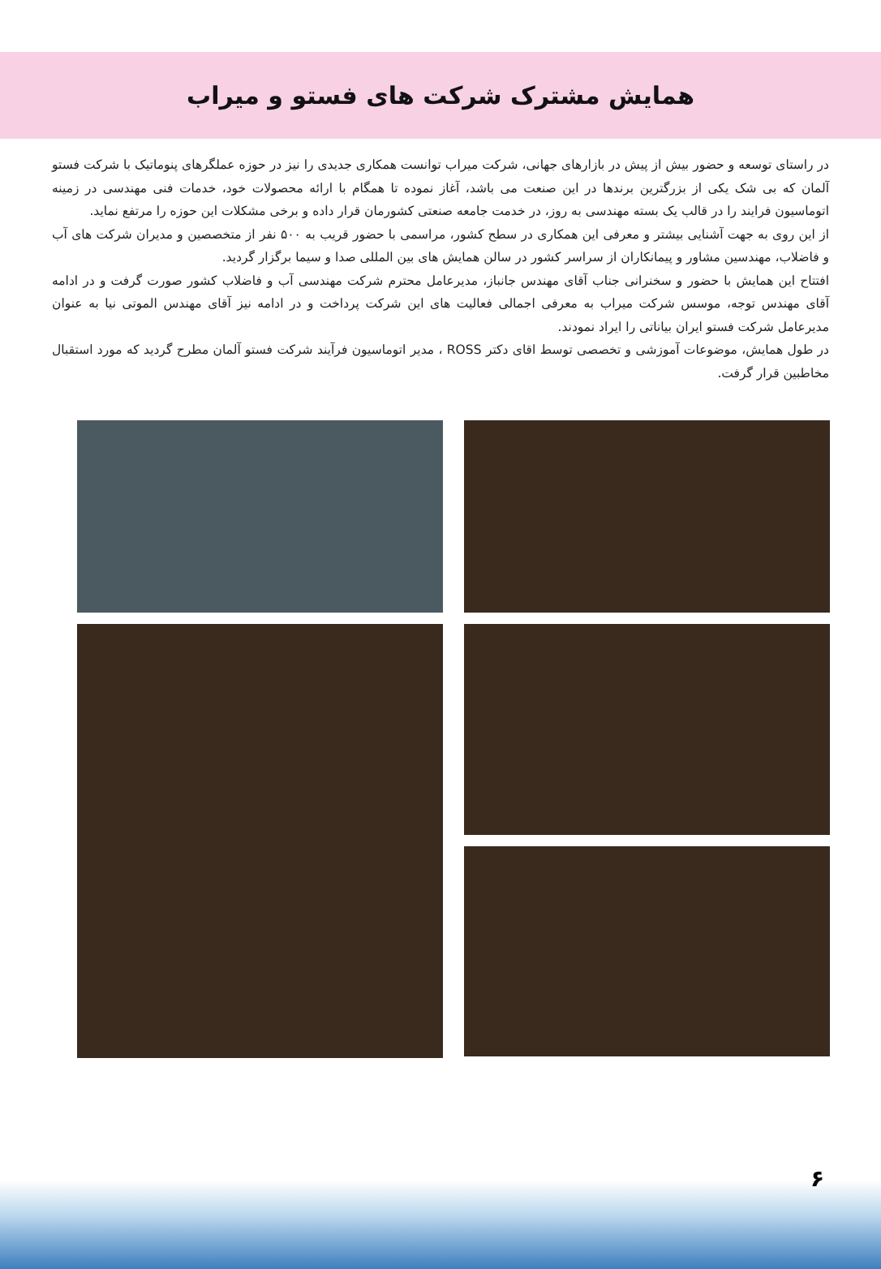همایش مشترک شرکت های فستو و میراب
در راستای توسعه و حضور بیش از پیش در بازارهای جهانی، شرکت میراب توانست همکاری جدیدی را نیز در حوزه عملگرهای پنوماتیک با شرکت فستو آلمان که بی شک یکی از بزرگترین برندها در این صنعت می باشد، آغاز نموده تا همگام با ارائه محصولات خود، خدمات فنی مهندسی در زمینه اتوماسیون فرایند را در قالب یک بسته مهندسی به روز، در خدمت جامعه صنعتی کشورمان قرار داده و برخی مشکلات این حوزه را مرتفع نماید.
از این روی به جهت آشنایی بیشتر و معرفی این همکاری در سطح کشور، مراسمی با حضور قریب به ۵۰۰ نفر از متخصصین و مدیران شرکت های آب و فاضلاب، مهندسین مشاور و پیمانکاران از سراسر کشور در سالن همایش های بین المللی صدا و سیما برگزار گردید.
افتتاح این همایش با حضور و سخنرانی جناب آقای مهندس جانباز، مدیرعامل محترم شرکت مهندسی آب و فاضلاب کشور صورت گرفت و در ادامه آقای مهندس توجه، موسس شرکت میراب به معرفی اجمالی فعالیت های این شرکت پرداخت و در ادامه نیز آقای مهندس الموتی نیا به عنوان مدیرعامل شرکت فستو ایران بیاناتی را ایراد نمودند.
در طول همایش، موضوعات آموزشی و تخصصی توسط اقای دکتر ROSS ، مدیر اتوماسیون فرآیند شرکت فستو آلمان مطرح گردید که مورد استقبال مخاطبین قرار گرفت.
۶